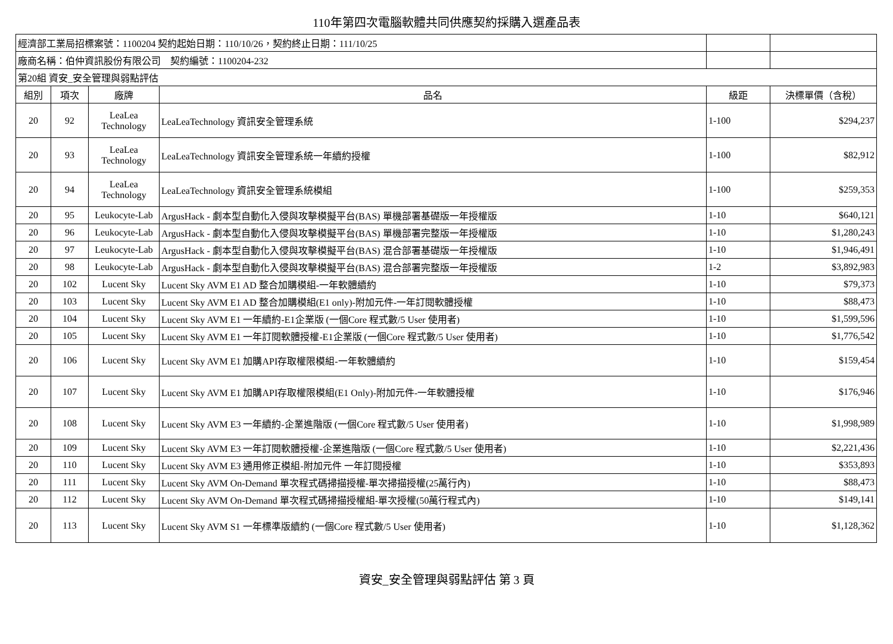110年第四次電腦軟體共同供應契約採購入選產品表
| 經濟部工業局招標案號：1100204 契約起始日期：110/10/26，契約終止日期：111/10/25 | | | | | |
| 廠商名稱：伯仲資訊股份有限公司 契約編號：1100204-232 | | | | | |
| 第20組 資安_安全管理與弱點評估 | | | | | |
| 組別 | 項次 | 廠牌 | 品名 | 級距 | 決標單價（含稅） |
| 20 | 92 | LeaLea Technology | LeaLeaTechnology 資訊安全管理系統 | 1-100 | $294,237 |
| 20 | 93 | LeaLea Technology | LeaLeaTechnology 資訊安全管理系統一年續約授權 | 1-100 | $82,912 |
| 20 | 94 | LeaLea Technology | LeaLeaTechnology 資訊安全管理系統模組 | 1-100 | $259,353 |
| 20 | 95 | Leukocyte-Lab | ArgusHack - 劇本型自動化入侵與攻擊模擬平台(BAS) 單機部署基礎版一年授權版 | 1-10 | $640,121 |
| 20 | 96 | Leukocyte-Lab | ArgusHack - 劇本型自動化入侵與攻擊模擬平台(BAS) 單機部署完整版一年授權版 | 1-10 | $1,280,243 |
| 20 | 97 | Leukocyte-Lab | ArgusHack - 劇本型自動化入侵與攻擊模擬平台(BAS) 混合部署基礎版一年授權版 | 1-10 | $1,946,491 |
| 20 | 98 | Leukocyte-Lab | ArgusHack - 劇本型自動化入侵與攻擊模擬平台(BAS) 混合部署完整版一年授權版 | 1-2 | $3,892,983 |
| 20 | 102 | Lucent Sky | Lucent Sky AVM E1 AD 整合加購模組-一年軟體續約 | 1-10 | $79,373 |
| 20 | 103 | Lucent Sky | Lucent Sky AVM E1 AD 整合加購模組(E1 only)-附加元件-一年訂閱軟體授權 | 1-10 | $88,473 |
| 20 | 104 | Lucent Sky | Lucent Sky AVM E1 一年續約-E1企業版 (一個Core 程式數/5 User 使用者) | 1-10 | $1,599,596 |
| 20 | 105 | Lucent Sky | Lucent Sky AVM E1 一年訂閱軟體授權-E1企業版 (一個Core 程式數/5 User 使用者) | 1-10 | $1,776,542 |
| 20 | 106 | Lucent Sky | Lucent Sky AVM E1 加購API存取權限模組-一年軟體續約 | 1-10 | $159,454 |
| 20 | 107 | Lucent Sky | Lucent Sky AVM E1 加購API存取權限模組(E1 Only)-附加元件-一年軟體授權 | 1-10 | $176,946 |
| 20 | 108 | Lucent Sky | Lucent Sky AVM E3 一年續約-企業進階版 (一個Core 程式數/5 User 使用者) | 1-10 | $1,998,989 |
| 20 | 109 | Lucent Sky | Lucent Sky AVM E3 一年訂閱軟體授權-企業進階版 (一個Core 程式數/5 User 使用者) | 1-10 | $2,221,436 |
| 20 | 110 | Lucent Sky | Lucent Sky AVM E3 通用修正模組-附加元件 一年訂閱授權 | 1-10 | $353,893 |
| 20 | 111 | Lucent Sky | Lucent Sky AVM On-Demand 單次程式碼掃描授權-單次掃描授權(25萬行內) | 1-10 | $88,473 |
| 20 | 112 | Lucent Sky | Lucent Sky AVM On-Demand 單次程式碼掃描授權組-單次授權(50萬行程式內) | 1-10 | $149,141 |
| 20 | 113 | Lucent Sky | Lucent Sky AVM S1 一年標準版續約 (一個Core 程式數/5 User 使用者) | 1-10 | $1,128,362 |
資安_安全管理與弱點評估 第 3 頁